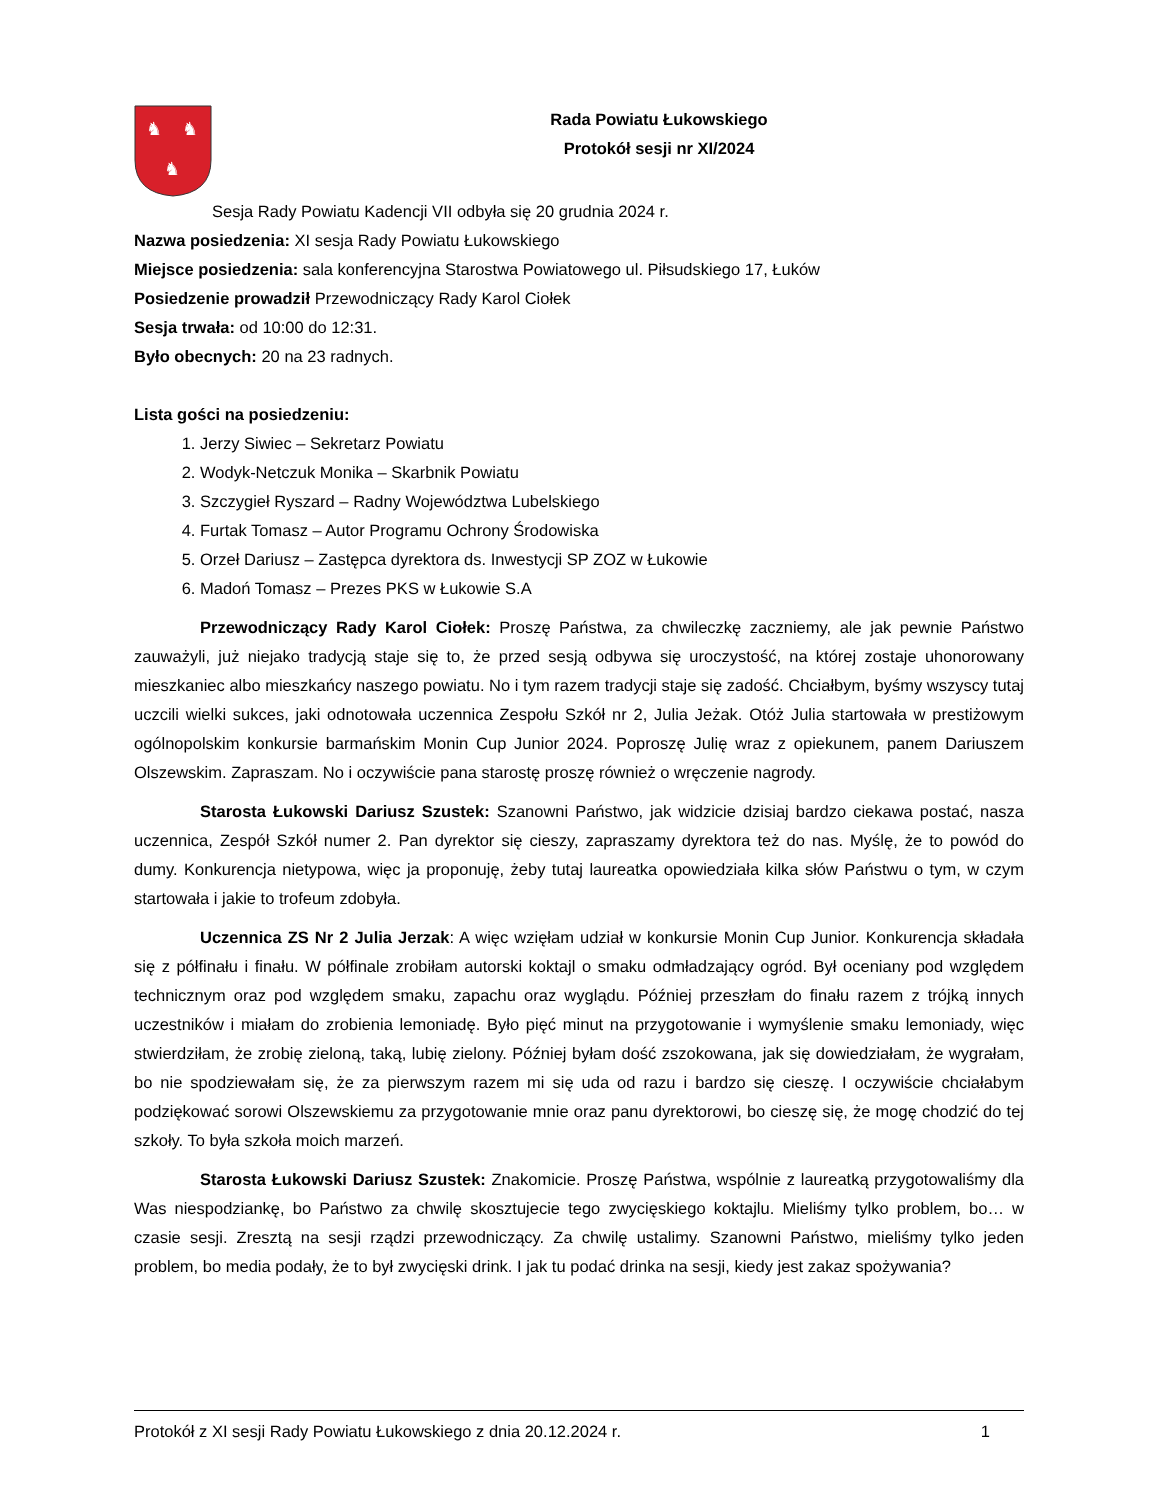♞
♞
♞
Rada Powiatu Łukowskiego
Protokół sesji nr XI/2024
Sesja Rady Powiatu Kadencji VII odbyła się 20 grudnia 2024 r.
Nazwa posiedzenia: XI sesja Rady Powiatu Łukowskiego
Miejsce posiedzenia: sala konferencyjna Starostwa Powiatowego ul. Piłsudskiego 17, Łuków
Posiedzenie prowadził Przewodniczący Rady Karol Ciołek
Sesja trwała: od 10:00 do 12:31.
Było obecnych: 20 na 23 radnych.
Lista gości na posiedzeniu:
1. Jerzy Siwiec – Sekretarz Powiatu
2. Wodyk-Netczuk Monika – Skarbnik Powiatu
3. Szczygieł Ryszard – Radny Województwa Lubelskiego
4. Furtak Tomasz – Autor Programu Ochrony Środowiska
5. Orzeł Dariusz – Zastępca dyrektora ds. Inwestycji SP ZOZ w Łukowie
6. Madoń Tomasz – Prezes PKS w Łukowie S.A
Przewodniczący Rady Karol Ciołek: Proszę Państwa, za chwileczkę zaczniemy, ale jak pewnie Państwo zauważyli, już niejako tradycją staje się to, że przed sesją odbywa się uroczystość, na której zostaje uhonorowany mieszkaniec albo mieszkańcy naszego powiatu. No i tym razem tradycji staje się zadość. Chciałbym, byśmy wszyscy tutaj uczcili wielki sukces, jaki odnotowała uczennica Zespołu Szkół nr 2, Julia Jeżak. Otóż Julia startowała w prestiżowym ogólnopolskim konkursie barmańskim Monin Cup Junior 2024. Poproszę Julię wraz z opiekunem, panem Dariuszem Olszewskim. Zapraszam. No i oczywiście pana starostę proszę również o wręczenie nagrody.
Starosta Łukowski Dariusz Szustek: Szanowni Państwo, jak widzicie dzisiaj bardzo ciekawa postać, nasza uczennica, Zespół Szkół numer 2. Pan dyrektor się cieszy, zapraszamy dyrektora też do nas. Myślę, że to powód do dumy. Konkurencja nietypowa, więc ja proponuję, żeby tutaj laureatka opowiedziała kilka słów Państwu o tym, w czym startowała i jakie to trofeum zdobyła.
Uczennica ZS Nr 2 Julia Jerzak: A więc wzięłam udział w konkursie Monin Cup Junior. Konkurencja składała się z półfinału i finału. W półfinale zrobiłam autorski koktajl o smaku odmładzający ogród. Był oceniany pod względem technicznym oraz pod względem smaku, zapachu oraz wyglądu. Później przeszłam do finału razem z trójką innych uczestników i miałam do zrobienia lemoniadę. Było pięć minut na przygotowanie i wymyślenie smaku lemoniady, więc stwierdziłam, że zrobię zieloną, taką, lubię zielony. Później byłam dość zszokowana, jak się dowiedziałam, że wygrałam, bo nie spodziewałam się, że za pierwszym razem mi się uda od razu i bardzo się cieszę. I oczywiście chciałabym podziękować sorowi Olszewskiemu za przygotowanie mnie oraz panu dyrektorowi, bo cieszę się, że mogę chodzić do tej szkoły. To była szkoła moich marzeń.
Starosta Łukowski Dariusz Szustek: Znakomicie. Proszę Państwa, wspólnie z laureatką przygotowaliśmy dla Was niespodziankę, bo Państwo za chwilę skosztujecie tego zwycięskiego koktajlu. Mieliśmy tylko problem, bo… w czasie sesji. Zresztą na sesji rządzi przewodniczący. Za chwilę ustalimy. Szanowni Państwo, mieliśmy tylko jeden problem, bo media podały, że to był zwycięski drink. I jak tu podać drinka na sesji, kiedy jest zakaz spożywania?
Protokół z XI sesji Rady Powiatu Łukowskiego z dnia 20.12.2024 r. 1